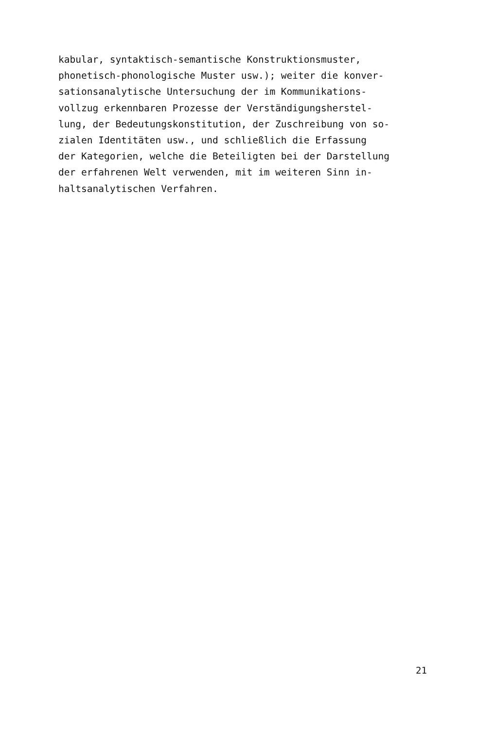kabular, syntaktisch-semantische Konstruktionsmuster,
phonetisch-phonologische Muster usw.); weiter die konver-
sationsanalytische Untersuchung der im Kommunikations-
vollzug erkennbaren Prozesse der Verständigungsherstel-
lung, der Bedeutungskonstitution, der Zuschreibung von so-
zialen Identitäten usw., und schließlich die Erfassung
der Kategorien, welche die Beteiligten bei der Darstellung
der erfahrenen Welt verwenden, mit im weiteren Sinn in-
haltsanalytischen Verfahren.
21